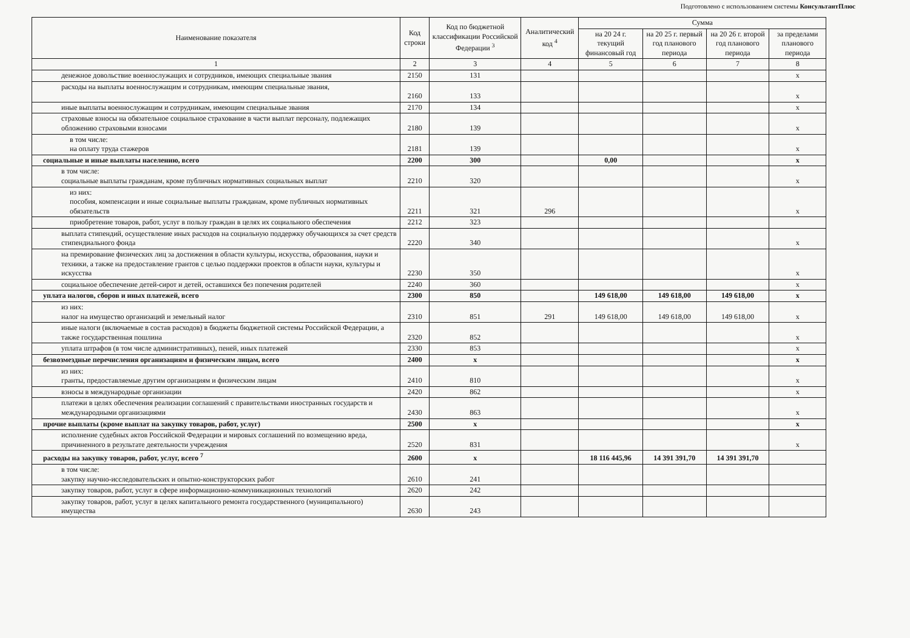Подготовлено с использованием системы КонсультантПлюс
| Наименование показателя | Код строки | Код по бюджетной классификации Российской Федерации <sup>3</sup> | Аналитический код <sup>4</sup> | Сумма | | | |
| --- | --- | --- | --- | --- | --- | --- | --- |
| | | | | на 20 24 г. текущий финансовый год | на 20 25 г. первый год планового периода | на 20 26 г. второй год планового периода | за пределами планового периода |
| 1 | 2 | 3 | 4 | 5 | 6 | 7 | 8 |
| денежное довольствие военнослужащих и сотрудников, имеющих специальные звания | 2150 | 131 | | | | | x |
| расходы на выплаты военнослужащим и сотрудникам, имеющим специальные звания, | 2160 | 133 | | | | | x |
| иные выплаты военнослужащим и сотрудникам, имеющим специальные звания | 2170 | 134 | | | | | x |
| страховые взносы на обязательное социальное страхование в части выплат персоналу, подлежащих обложению страховыми взносами | 2180 | 139 | | | | | x |
| в том числе: на оплату труда стажеров | 2181 | 139 | | | | | x |
| социальные и иные выплаты населению, всего | 2200 | 300 | | 0,00 | | | x |
| в том числе: социальные выплаты гражданам, кроме публичных нормативных социальных выплат | 2210 | 320 | | | | | x |
| из них: пособия, компенсации и иные социальные выплаты гражданам, кроме публичных нормативных обязательств | 2211 | 321 | 296 | | | | x |
| приобретение товаров, работ, услуг в пользу граждан в целях их социального обеспечения | 2212 | 323 | | | | | |
| выплата стипендий, осуществление иных расходов на социальную поддержку обучающихся за счет средств стипендиального фонда | 2220 | 340 | | | | | x |
| на премирование физических лиц за достижения в области культуры, искусства, образования, науки и техники, а также на предоставление грантов с целью поддержки проектов в области науки, культуры и искусства | 2230 | 350 | | | | | x |
| социальное обеспечение детей-сирот и детей, оставшихся без попечения родителей | 2240 | 360 | | | | | x |
| уплата налогов, сборов и иных платежей, всего | 2300 | 850 | | 149 618,00 | 149 618,00 | 149 618,00 | x |
| из них: налог на имущество организаций и земельный налог | 2310 | 851 | 291 | 149 618,00 | 149 618,00 | 149 618,00 | x |
| иные налоги (включаемые в состав расходов) в бюджеты бюджетной системы Российской Федерации, а также государственная пошлина | 2320 | 852 | | | | | x |
| уплата штрафов (в том числе административных), пеней, иных платежей | 2330 | 853 | | | | | x |
| безвозмездные перечисления организациям и физическим лицам, всего | 2400 | x | | | | | x |
| из них: гранты, предоставляемые другим организациям и физическим лицам | 2410 | 810 | | | | | x |
| взносы в международные организации | 2420 | 862 | | | | | x |
| платежи в целях обеспечения реализации соглашений с правительствами иностранных государств и международными организациями | 2430 | 863 | | | | | x |
| прочие выплаты (кроме выплат на закупку товаров, работ, услуг) | 2500 | x | | | | | x |
| исполнение судебных актов Российской Федерации и мировых соглашений по возмещению вреда, причиненного в результате деятельности учреждения | 2520 | 831 | | | | | x |
| расходы на закупку товаров, работ, услуг, всего <sup>7</sup> | 2600 | x | | 18 116 445,96 | 14 391 391,70 | 14 391 391,70 | |
| в том числе: закупку научно-исследовательских и опытно-конструкторских работ | 2610 | 241 | | | | | |
| закупку товаров, работ, услуг в сфере информационно-коммуникационных технологий | 2620 | 242 | | | | | |
| закупку товаров, работ, услуг в целях капитального ремонта государственного (муниципального) имущества | 2630 | 243 | | | | | |